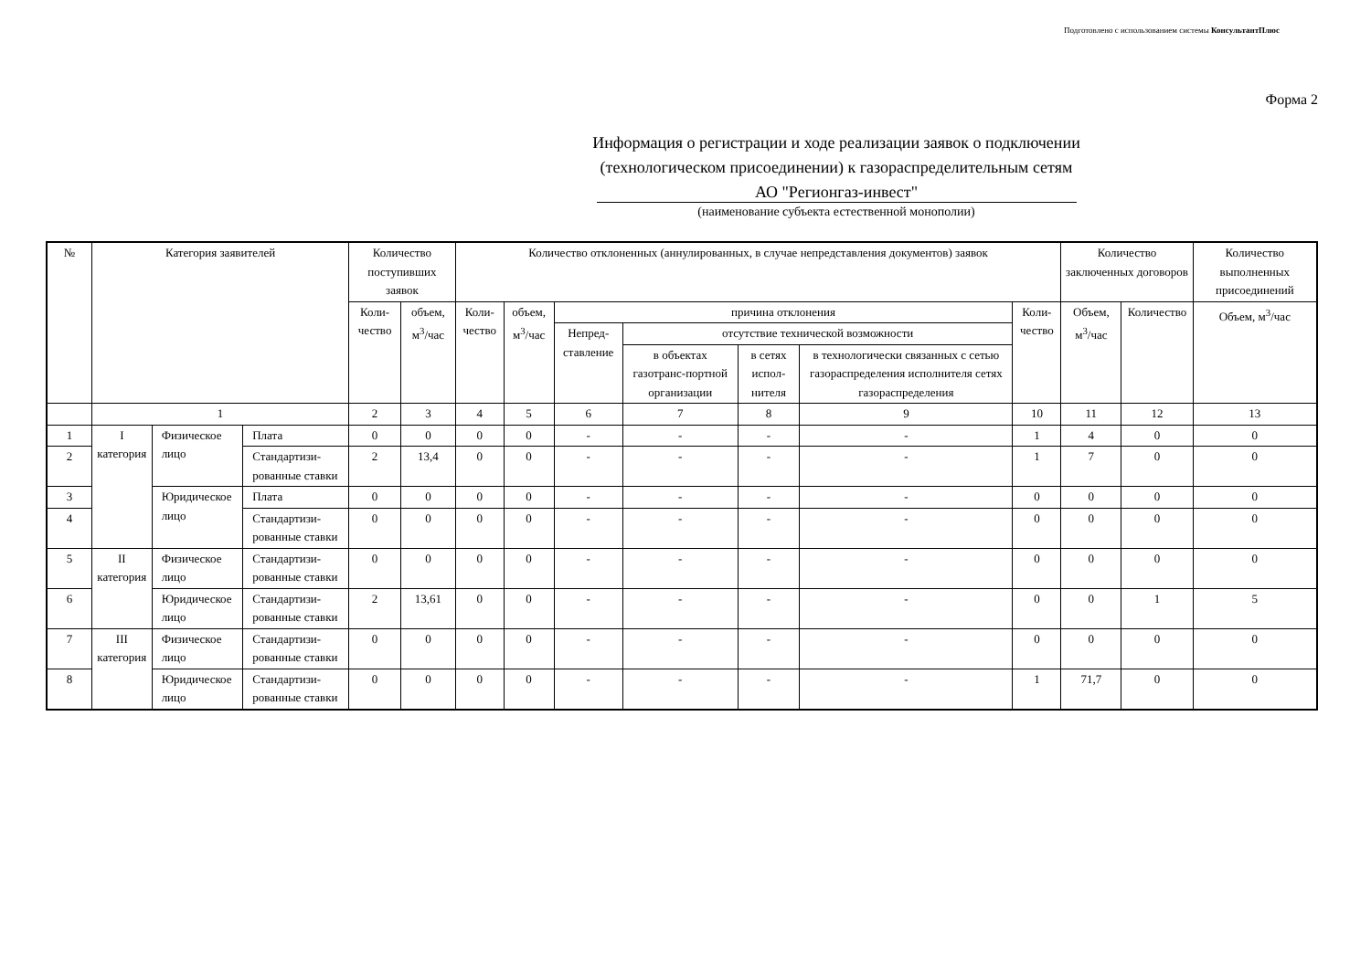Подготовлено с использованием системы КонсультантПлюс
Форма 2
Информация о регистрации и ходе реализации заявок о подключении
(технологическом присоединении) к газораспределительным сетям
АО "Регионгаз-инвест"
(наименование субъекта естественной монополии)
| № | Категория заявителей | | | Количество поступивших заявок | | Количество отклоненных (аннулированных, в случае непредставления документов) заявок | | | | | | | Количество заключенных договоров | | Количество выполненных присоединений |
| --- | --- | --- | --- | --- | --- | --- | --- | --- | --- | --- | --- | --- | --- | --- | --- |
| | | | | Коли-чество | объем, м<sup>3</sup>/час | Коли-чество | объем, м<sup>3</sup>/час | причина отклонения | | | | Коли-чество | Объем, м<sup>3</sup>/час | Количество | Объем, м<sup>3</sup>/час |
| | | | | | | | | Непред-ставление | отсутствие технической возможности | | | | | | |
| | | | | | | | | | в объектах газотранс-портной организации | в сетях испол-нителя | в технологически связанных с сетью газораспределения исполнителя сетях газораспределения | | | | |
| | 1 | | | 2 | 3 | 4 | 5 | 6 | 7 | 8 | 9 | 10 | 11 | 12 | 13 |
| 1 | I категория | Физическое лицо | Плата | 0 | 0 | 0 | 0 | - | - | - | - | 1 | 4 | 0 | 0 |
| 2 | | | Стандартизи-рованные ставки | 2 | 13,4 | 0 | 0 | - | - | - | - | 1 | 7 | 0 | 0 |
| 3 | | Юридическое лицо | Плата | 0 | 0 | 0 | 0 | - | - | - | - | 0 | 0 | 0 | 0 |
| 4 | | | Стандартизи-рованные ставки | 0 | 0 | 0 | 0 | - | - | - | - | 0 | 0 | 0 | 0 |
| 5 | II категория | Физическое лицо | Стандартизи-рованные ставки | 0 | 0 | 0 | 0 | - | - | - | - | 0 | 0 | 0 | 0 |
| 6 | | Юридическое лицо | Стандартизи-рованные ставки | 2 | 13,61 | 0 | 0 | - | - | - | - | 0 | 0 | 1 | 5 |
| 7 | III категория | Физическое лицо | Стандартизи-рованные ставки | 0 | 0 | 0 | 0 | - | - | - | - | 0 | 0 | 0 | 0 |
| 8 | | Юридическое лицо | Стандартизи-рованные ставки | 0 | 0 | 0 | 0 | - | - | - | - | 1 | 71,7 | 0 | 0 |